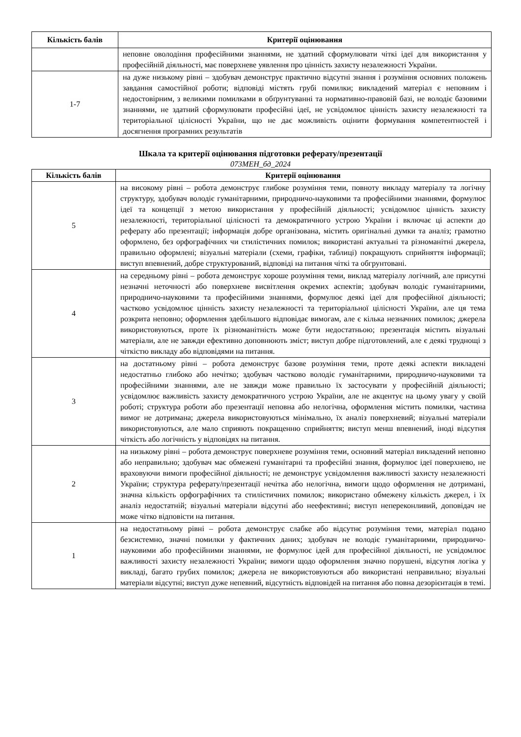| Кількість балів | Критерії оцінювання |
| --- | --- |
| | неповне оволодіння професійними знаннями, не здатний сформулювати чіткі ідеї для використання у професійній діяльності, має поверхневе уявлення про цінність захисту незалежності України. |
| 1-7 | на дуже низькому рівні – здобувач демонструє практично відсутні знання і розуміння основних положень завдання самостійної роботи; відповіді містять грубі помилки; викладений матеріал є неповним і недостовірним, з великими помилками в обґрунтуванні та нормативно-правовій базі, не володіє базовими знаннями, не здатний сформулювати професійні ідеї, не усвідомлює цінність захисту незалежності та територіальної цілісності України, що не дає можливість оцінити формування компетентностей і досягнення програмних результатів |
Шкала та критерії оцінювання підготовки реферату/презентації
073МЕН_бд_2024
| Кількість балів | Критерії оцінювання |
| --- | --- |
| 5 | на високому рівні – робота демонструє глибоке розуміння теми, повноту викладу матеріалу та логічну структуру, здобувач володіє гуманітарними, природничо-науковими та професійними знаннями, формулює ідеї та концепції з метою використання у професійній діяльності; усвідомлює цінність захисту незалежності, територіальної цілісності та демократичного устрою України і включає ці аспекти до реферату або презентації; інформація добре організована, містить оригінальні думки та аналіз; грамотно оформлено, без орфографічних чи стилістичних помилок; використані актуальні та різноманітні джерела, правильно оформлені; візуальні матеріали (схеми, графіки, таблиці) покращують сприйняття інформації; виступ впевнений, добре структурований, відповіді на питання чіткі та обгрунтовані. |
| 4 | на середньому рівні – робота демонструє хороше розуміння теми, виклад матеріалу логічний, але присутні незначні неточності або поверхневе висвітлення окремих аспектів; здобувач володіє гуманітарними, природничо-науковими та професійними знаннями, формулює деякі ідеї для професійної діяльності; частково усвідомлює цінність захисту незалежності та територіальної цілісності України, але ця тема розкрита неповно; оформлення здебільшого відповідає вимогам, але є кілька незначних помилок; джерела використовуються, проте їх різноманітність може бути недостатньою; презентація містить візуальні матеріали, але не завжди ефективно доповнюють зміст; виступ добре підготовлений, але є деякі труднощі з чіткістю викладу або відповідями на питання. |
| 3 | на достатньому рівні – робота демонструє базове розуміння теми, проте деякі аспекти викладені недостатньо глибоко або нечітко; здобувач частково володіє гуманітарними, природничо-науковими та професійними знаннями, але не завжди може правильно їх застосувати у професійній діяльності; усвідомлює важливість захисту демократичного устрою України, але не акцентує на цьому увагу у своїй роботі; структура роботи або презентації неповна або нелогічна, оформлення містить помилки, частина вимог не дотримана; джерела використовуються мінімально, їх аналіз поверхневий; візуальні матеріали використовуються, але мало сприяють покращенню сприйняття; виступ менш впевнений, іноді відсутня чіткість або логічність у відповідях на питання. |
| 2 | на низькому рівні – робота демонструє поверхневе розуміння теми, основний матеріал викладений неповно або неправильно; здобувач має обмежені гуманітарні та професійні знання, формулює ідеї поверхнево, не враховуючи вимоги професійної діяльності; не демонструє усвідомлення важливості захисту незалежності України; структура реферату/презентації нечітка або нелогічна, вимоги щодо оформлення не дотримані, значна кількість орфографічних та стилістичних помилок; використано обмежену кількість джерел, і їх аналіз недостатній; візуальні матеріали відсутні або неефективні; виступ непереконливий, доповідач не може чітко відповісти на питання. |
| 1 | на недостатньому рівні – робота демонструє слабке або відсутнє розуміння теми, матеріал подано безсистемно, значні помилки у фактичних даних; здобувач не володіє гуманітарними, природничо-науковими або професійними знаннями, не формулює ідей для професійної діяльності, не усвідомлює важливості захисту незалежності України; вимоги щодо оформлення значно порушені, відсутня логіка у викладі, багато грубих помилок; джерела не використовуються або використані неправильно; візуальні матеріали відсутні; виступ дуже непевний, відсутність відповідей на питання або повна дезорієнтація в темі. |